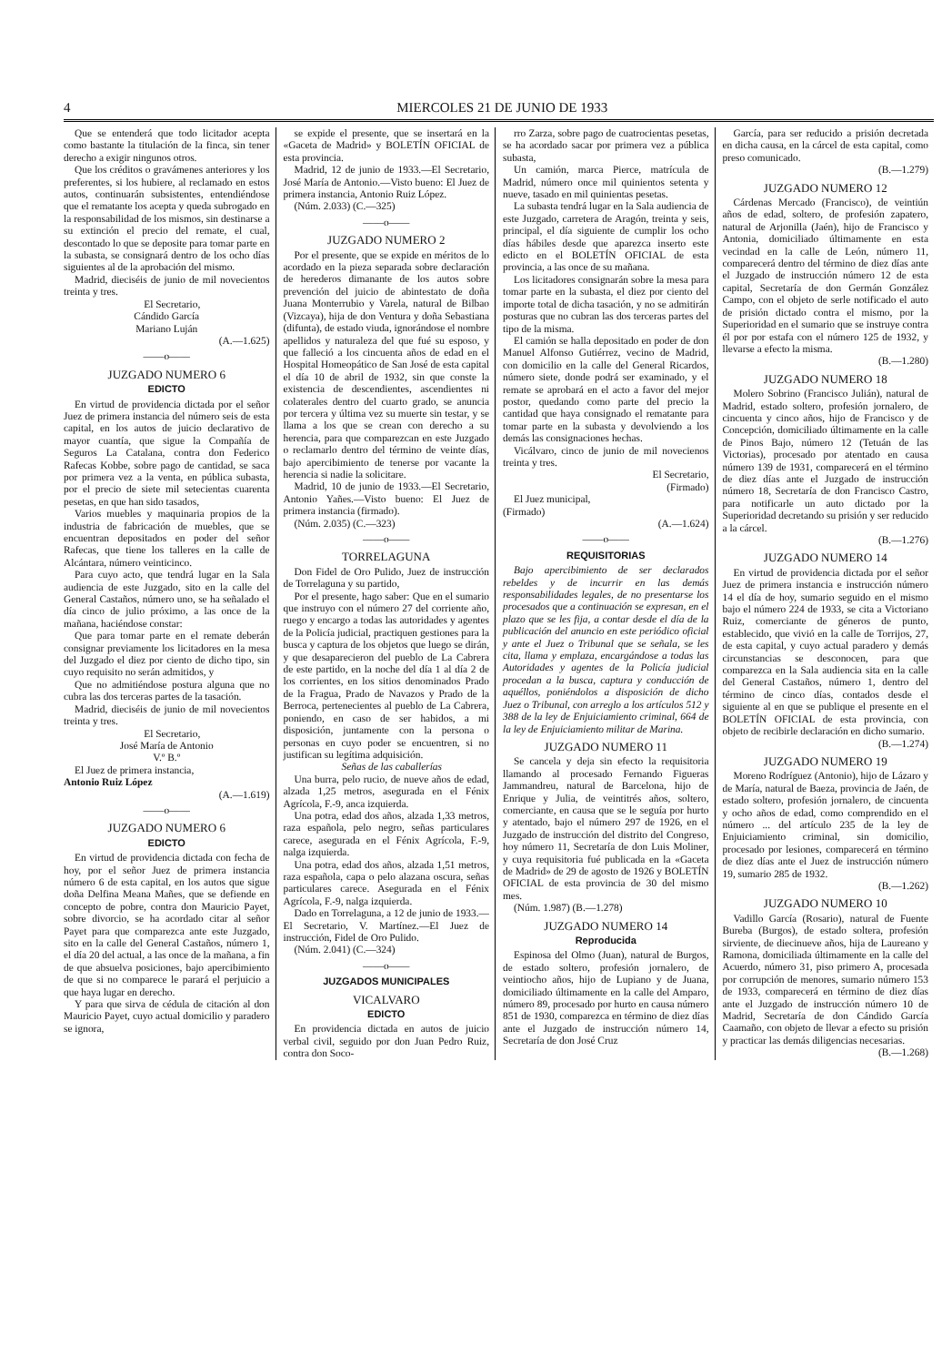4 MIERCOLES 21 DE JUNIO DE 1933
Que se entenderá que todo licitador acepta como bastante la titulación de la finca, sin tener derecho a exigir ningunos otros.
Que los créditos o gravámenes anteriores y los preferentes, si los hubiere, al reclamado en estos autos, continuarán subsistentes, entendiéndose que el rematante los acepta y queda subrogado en la responsabilidad de los mismos, sin destinarse a su extinción el precio del remate, el cual, descontado lo que se deposite para tomar parte en la subasta, se consignará dentro de los ocho días siguientes al de la aprobación del mismo.
Madrid, dieciséis de junio de mil novecientos treinta y tres.
El Secretario,
Cándido García
Mariano Luján
(A.—1.625)
——o——
JUZGADO NUMERO 6
EDICTO
En virtud de providencia dictada por el señor Juez de primera instancia del número seis de esta capital, en los autos de juicio declarativo de mayor cuantía, que sigue la Compañía de Seguros La Catalana, contra don Federico Rafecas Kobbe, sobre pago de cantidad, se saca por primera vez a la venta, en pública subasta, por el precio de siete mil setecientas cuarenta pesetas, en que han sido tasados,
Varios muebles y maquinaria propios de la industria de fabricación de muebles, que se encuentran depositados en poder del señor Rafecas, que tiene los talleres en la calle de Alcántara, número veinticinco.
Para cuyo acto, que tendrá lugar en la Sala audiencia de este Juzgado, sito en la calle del General Castaños, número uno, se ha señalado el día cinco de julio próximo, a las once de la mañana, haciéndose constar:
Que para tomar parte en el remate deberán consignar previamente los licitadores en la mesa del Juzgado el diez por ciento de dicho tipo, sin cuyo requisito no serán admitidos, y
Que no admitiéndose postura alguna que no cubra las dos terceras partes de la tasación.
Madrid, dieciséis de junio de mil novecientos treinta y tres.
El Secretario,
José María de Antonio
V.º B.º
El Juez de primera instancia,
Antonio Ruiz López
(A.—1.619)
——o——
JUZGADO NUMERO 6
EDICTO
En virtud de providencia dictada con fecha de hoy, por el señor Juez de primera instancia número 6 de esta capital, en los autos que sigue doña Delfina Meana Mañes, que se defiende en concepto de pobre, contra don Mauricio Payet, sobre divorcio, se ha acordado citar al señor Payet para que comparezca ante este Juzgado, sito en la calle del General Castaños, número 1, el día 20 del actual, a las once de la mañana, a fin de que absuelva posiciones, bajo apercibimiento de que si no comparece le parará el perjuicio a que haya lugar en derecho.
Y para que sirva de cédula de citación al don Mauricio Payet, cuyo actual domicilio y paradero se ignora,
se expide el presente, que se insertará en la «Gaceta de Madrid» y BOLETÍN OFICIAL de esta provincia.
Madrid, 12 de junio de 1933.—El Secretario, José María de Antonio.—Visto bueno: El Juez de primera instancia, Antonio Ruiz López.
(Núm. 2.033) (C.—325)
——o——
JUZGADO NUMERO 2
Por el presente, que se expide en méritos de lo acordado en la pieza separada sobre declaración de herederos dimanante de los autos sobre prevención del juicio de abintestato de doña Juana Monterrubio y Varela, natural de Bilbao (Vizcaya), hija de don Ventura y doña Sebastiana (difunta), de estado viuda, ignorándose el nombre apellidos y naturaleza del que fué su esposo, y que falleció a los cincuenta años de edad en el Hospital Homeopático de San José de esta capital el día 10 de abril de 1932, sin que conste la existencia de descendientes, ascendientes ni colaterales dentro del cuarto grado, se anuncia por tercera y última vez su muerte sin testar, y se llama a los que se crean con derecho a su herencia, para que comparezcan en este Juzgado o reclamarlo dentro del término de veinte días, bajo apercibimiento de tenerse por vacante la herencia si nadie la solicitare.
Madrid, 10 de junio de 1933.—El Secretario, Antonio Yañes.—Visto bueno: El Juez de primera instancia (firmado).
(Núm. 2.035) (C.—323)
——o——
TORRELAGUNA
Don Fidel de Oro Pulido, Juez de instrucción de Torrelaguna y su partido,
Por el presente, hago saber: Que en el sumario que instruyo con el número 27 del corriente año, ruego y encargo a todas las autoridades y agentes de la Policía judicial, practiquen gestiones para la busca y captura de los objetos que luego se dirán, y que desaparecieron del pueblo de La Cabrera de este partido, en la noche del día 1 al día 2 de los corrientes, en los sitios denominados Prado de la Fragua, Prado de Navazos y Prado de la Berroca, pertenecientes al pueblo de La Cabrera, poniendo, en caso de ser habidos, a mi disposición, juntamente con la persona o personas en cuyo poder se encuentren, si no justifican su legítima adquisición.
Señas de las caballerías
Una burra, pelo rucio, de nueve años de edad, alzada 1,25 metros, asegurada en el Fénix Agrícola, F.-9, anca izquierda.
Una potra, edad dos años, alzada 1,33 metros, raza española, pelo negro, señas particulares carece, asegurada en el Fénix Agrícola, F.-9, nalga izquierda.
Una potra, edad dos años, alzada 1,51 metros, raza española, capa o pelo alazana oscura, señas particulares carece. Asegurada en el Fénix Agrícola, F.-9, nalga izquierda.
Dado en Torrelaguna, a 12 de junio de 1933.—El Secretario, V. Martínez.—El Juez de instrucción, Fidel de Oro Pulido.
(Núm. 2.041) (C.—324)
——o——
JUZGADOS MUNICIPALES
VICALVARO
EDICTO
En providencia dictada en autos de juicio verbal civil, seguido por don Juan Pedro Ruiz, contra don Soco-
rro Zarza, sobre pago de cuatrocientas pesetas, se ha acordado sacar por primera vez a pública subasta,
Un camión, marca Pierce, matrícula de Madrid, número once mil quinientos setenta y nueve, tasado en mil quinientas pesetas.
La subasta tendrá lugar en la Sala audiencia de este Juzgado, carretera de Aragón, treinta y seis, principal, el día siguiente de cumplir los ocho días hábiles desde que aparezca inserto este edicto en el BOLETÍN OFICIAL de esta provincia, a las once de su mañana.
Los licitadores consignarán sobre la mesa para tomar parte en la subasta, el diez por ciento del importe total de dicha tasación, y no se admitirán posturas que no cubran las dos terceras partes del tipo de la misma.
El camión se halla depositado en poder de don Manuel Alfonso Gutiérrez, vecino de Madrid, con domicilio en la calle del General Ricardos, número siete, donde podrá ser examinado, y el remate se aprobará en el acto a favor del mejor postor, quedando como parte del precio la cantidad que haya consignado el rematante para tomar parte en la subasta y devolviendo a los demás las consignaciones hechas.
Vicálvaro, cinco de junio de mil novecienos treinta y tres.
El Secretario,
(Firmado)
El Juez municipal,
(Firmado)
(A.—1.624)
——o——
REQUISITORIAS
Bajo apercibimiento de ser declarados rebeldes y de incurrir en las demás responsabilidades legales, de no presentarse los procesados que a continuación se expresan, en el plazo que se les fija, a contar desde el día de la publicación del anuncio en este periódico oficial y ante el Juez o Tribunal que se señala, se les cita, llama y emplaza, encargándose a todas las Autoridades y agentes de la Policía judicial procedan a la busca, captura y conducción de aquéllos, poniéndolos a disposición de dicho Juez o Tribunal, con arreglo a los artículos 512 y 388 de la ley de Enjuiciamiento criminal, 664 de la ley de Enjuiciamiento militar de Marina.
JUZGADO NUMERO 11
Se cancela y deja sin efecto la requisitoria llamando al procesado Fernando Figueras Jammandreu, natural de Barcelona, hijo de Enrique y Julia, de veintitrés años, soltero, comerciante, en causa que se le seguía por hurto y atentado, bajo el número 297 de 1926, en el Juzgado de instrucción del distrito del Congreso, hoy número 11, Secretaría de don Luis Moliner, y cuya requisitoria fué publicada en la «Gaceta de Madrid» de 29 de agosto de 1926 y BOLETÍN OFICIAL de esta provincia de 30 del mismo mes.
(Núm. 1.987) (B.—1.278)
JUZGADO NUMERO 14
Reproducida
Espinosa del Olmo (Juan), natural de Burgos, de estado soltero, profesión jornalero, de veintiocho años, hijo de Lupiano y de Juana, domiciliado últimamente en la calle del Amparo, número 89, procesado por hurto en causa número 851 de 1930, comparezca en término de diez días ante el Juzgado de instrucción número 14, Secretaría de don José Cruz
García, para ser reducido a prisión decretada en dicha causa, en la cárcel de esta capital, como preso comunicado.
(B.—1.279)
JUZGADO NUMERO 12
Cárdenas Mercado (Francisco), de veintiún años de edad, soltero, de profesión zapatero, natural de Arjonilla (Jaén), hijo de Francisco y Antonia, domiciliado últimamente en esta vecindad en la calle de León, número 11, comparecerá dentro del término de diez días ante el Juzgado de instrucción número 12 de esta capital, Secretaría de don Germán González Campo, con el objeto de serle notificado el auto de prisión dictado contra el mismo, por la Superioridad en el sumario que se instruye contra él por por estafa con el número 125 de 1932, y llevarse a efecto la misma.
(B.—1.280)
JUZGADO NUMERO 18
Molero Sobrino (Francisco Julián), natural de Madrid, estado soltero, profesión jornalero, de cincuenta y cinco años, hijo de Francisco y de Concepción, domiciliado últimamente en la calle de Pinos Bajo, número 12 (Tetuán de las Victorias), procesado por atentado en causa número 139 de 1931, comparecerá en el término de diez días ante el Juzgado de instrucción número 18, Secretaría de don Francisco Castro, para notificarle un auto dictado por la Superioridad decretando su prisión y ser reducido a la cárcel.
(B.—1.276)
JUZGADO NUMERO 14
En virtud de providencia dictada por el señor Juez de primera instancia e instrucción número 14 el día de hoy, sumario seguido en el mismo bajo el número 224 de 1933, se cita a Victoriano Ruiz, comerciante de géneros de punto, establecido, que vivió en la calle de Torrijos, 27, de esta capital, y cuyo actual paradero y demás circunstancias se desconocen, para que comparezca en la Sala audiencia sita en la calle del General Castaños, número 1, dentro del término de cinco días, contados desde el siguiente al en que se publique el presente en el BOLETÍN OFICIAL de esta provincia, con objeto de recibirle declaración en dicho sumario.
(B.—1.274)
JUZGADO NUMERO 19
Moreno Rodríguez (Antonio), hijo de Lázaro y de María, natural de Baeza, provincia de Jaén, de estado soltero, profesión jornalero, de cincuenta y ocho años de edad, como comprendido en el número ... del artículo 235 de la ley de Enjuiciamiento criminal, sin domicilio, procesado por lesiones, comparecerá en término de diez días ante el Juez de instrucción número 19, sumario 285 de 1932.
(B.—1.262)
JUZGADO NUMERO 10
Vadillo García (Rosario), natural de Fuente Bureba (Burgos), de estado soltera, profesión sirviente, de diecinueve años, hija de Laureano y Ramona, domiciliada últimamente en la calle del Acuerdo, número 31, piso primero A, procesada por corrupción de menores, sumario número 153 de 1933, comparecerá en término de diez días ante el Juzgado de instrucción número 10 de Madrid, Secretaría de don Cándido García Caamaño, con objeto de llevar a efecto su prisión y practicar las demás diligencias necesarias.
(B.—1.268)